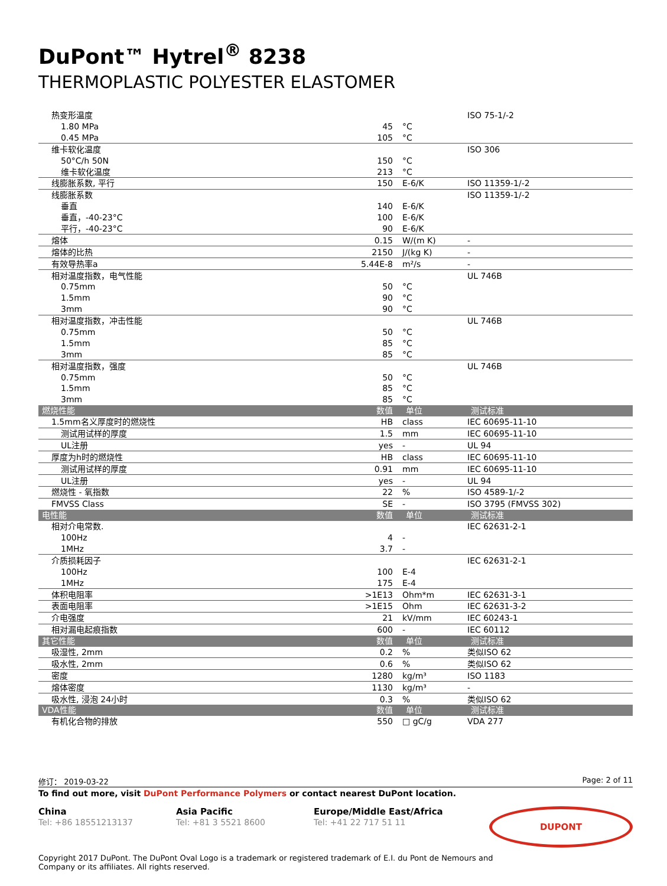DuPont™ Hytrel<sup>®</sup> 8238
THERMOPLASTIC POLYESTER ELASTOMER
| 热变形温度 | | | ISO 75-1/-2 |
| 1.80 MPa | 45 | °C | |
| 0.45 MPa | 105 | °C | |
| 维卡软化温度 | | | ISO 306 |
| 50°C/h 50N | 150 | °C | |
| 维卡软化温度 | 213 | °C | |
| 线膨胀系数, 平行 | 150 | E-6/K | ISO 11359-1/-2 |
| 线膨胀系数 | | | ISO 11359-1/-2 |
| 垂直 | 140 | E-6/K | |
| 垂直，-40-23°C | 100 | E-6/K | |
| 平行，-40-23°C | 90 | E-6/K | |
| 熔体 | 0.15 | W/(m K) | - |
| 熔体的比热 | 2150 | J/(kg K) | - |
| 有效导热率a | 5.44E-8 | m²/s | - |
| 相对温度指数，电气性能 | | | UL 746B |
| 0.75mm | 50 | °C | |
| 1.5mm | 90 | °C | |
| 3mm | 90 | °C | |
| 相对温度指数，冲击性能 | | | UL 746B |
| 0.75mm | 50 | °C | |
| 1.5mm | 85 | °C | |
| 3mm | 85 | °C | |
| 相对温度指数，强度 | | | UL 746B |
| 0.75mm | 50 | °C | |
| 1.5mm | 85 | °C | |
| 3mm | 85 | °C | |
| 燃烧性能 | 数值 | 单位 | 测试标准 |
| 1.5mm名义厚度时的燃烧性 | HB | class | IEC 60695-11-10 |
| 测试用试样的厚度 | 1.5 | mm | IEC 60695-11-10 |
| UL注册 | yes | - | UL 94 |
| 厚度为h时的燃烧性 | HB | class | IEC 60695-11-10 |
| 测试用试样的厚度 | 0.91 | mm | IEC 60695-11-10 |
| UL注册 | yes | - | UL 94 |
| 燃烧性 - 氧指数 | 22 | % | ISO 4589-1/-2 |
| FMVSS Class | SE | - | ISO 3795 (FMVSS 302) |
| 电性能 | 数值 | 单位 | 测试标准 |
| 相对介电常数. | | | IEC 62631-2-1 |
| 100Hz | 4 | - | |
| 1MHz | 3.7 | - | |
| 介质损耗因子 | | | IEC 62631-2-1 |
| 100Hz | 100 | E-4 | |
| 1MHz | 175 | E-4 | |
| 体积电阻率 | >1E13 | Ohm*m | IEC 62631-3-1 |
| 表面电阻率 | >1E15 | Ohm | IEC 62631-3-2 |
| 介电强度 | 21 | kV/mm | IEC 60243-1 |
| 相对漏电起痕指数 | 600 | - | IEC 60112 |
| 其它性能 | 数值 | 单位 | 测试标准 |
| 吸湿性, 2mm | 0.2 | % | 类似ISO 62 |
| 吸水性, 2mm | 0.6 | % | 类似ISO 62 |
| 密度 | 1280 | kg/m³ | ISO 1183 |
| 熔体密度 | 1130 | kg/m³ | - |
| 吸水性, 浸泡 24小时 | 0.3 | % | 类似ISO 62 |
| VDA性能 | 数值 | 单位 | 测试标准 |
| 有机化合物的排放 | 550 | □ gC/g | VDA 277 |
修订： 2019-03-22 Page: 2 of 11
To find out more, visit DuPont Performance Polymers or contact nearest DuPont location.
China
Tel: +86 18551213137
Asia Pacific
Tel: +81 3 5521 8600
Europe/Middle East/Africa
Tel: +41 22 717 51 11
DUPONT
Copyright 2017 DuPont. The DuPont Oval Logo is a trademark or registered trademark of E.I. du Pont de Nemours and
Company or its affiliates. All rights reserved.